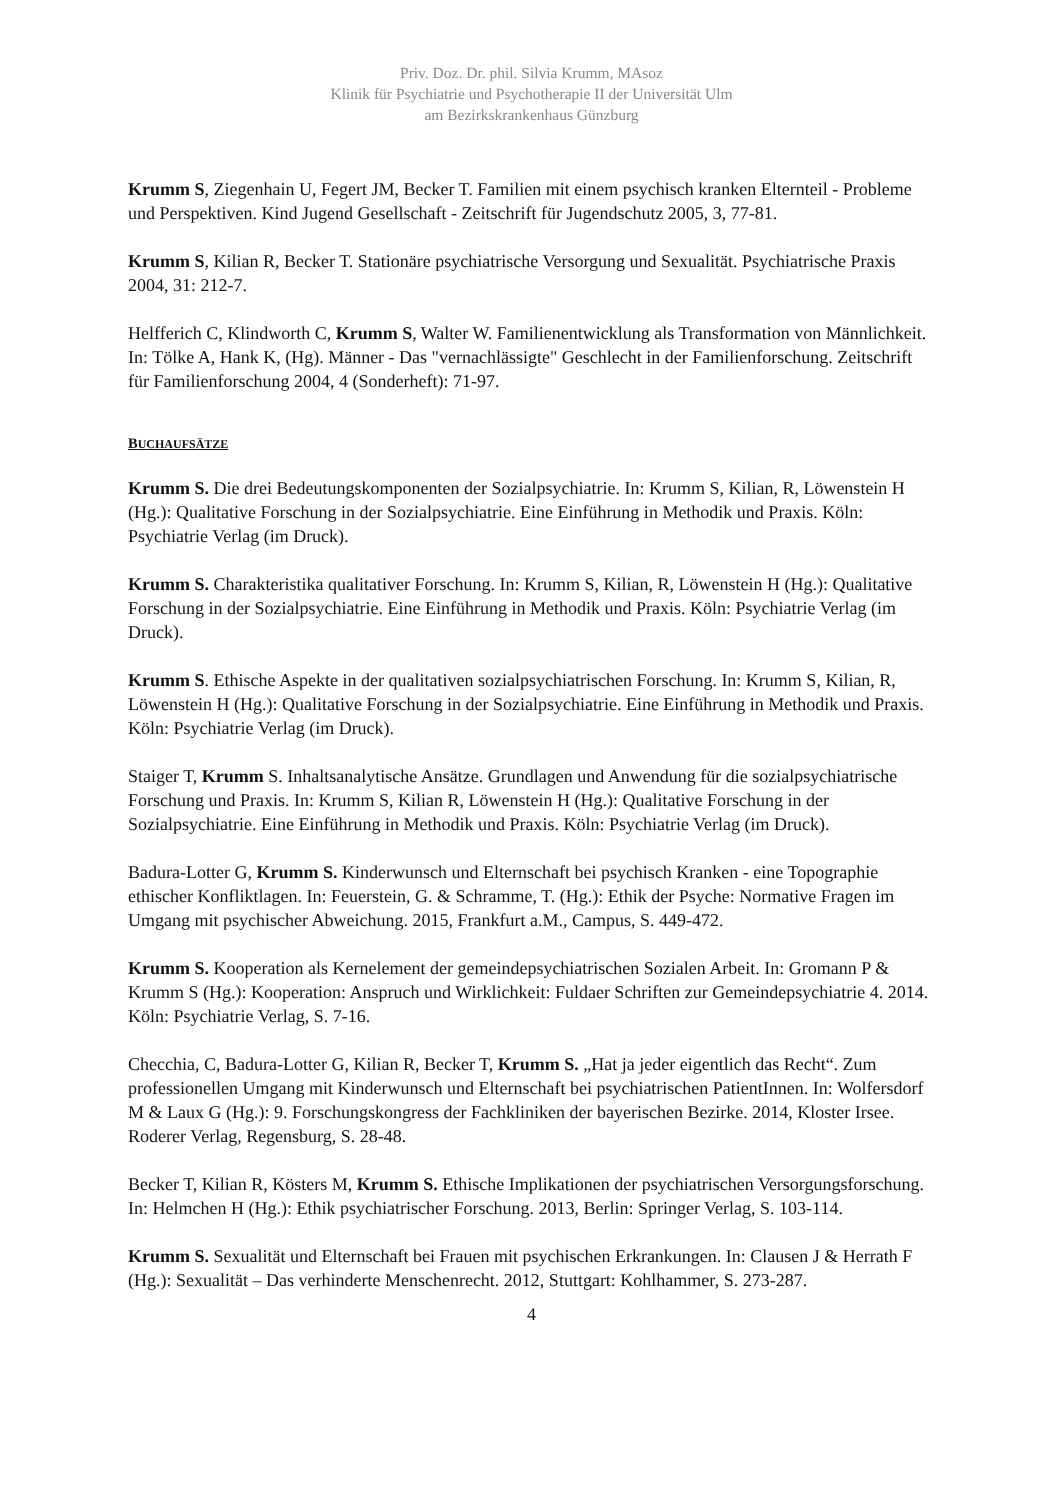Priv. Doz. Dr. phil. Silvia Krumm, MAsoz
Klinik für Psychiatrie und Psychotherapie II der Universität Ulm
am Bezirkskrankenhaus Günzburg
Krumm S, Ziegenhain U, Fegert JM, Becker T. Familien mit einem psychisch kranken Elternteil - Probleme und Perspektiven. Kind Jugend Gesellschaft - Zeitschrift für Jugendschutz 2005, 3, 77-81.
Krumm S, Kilian R, Becker T. Stationäre psychiatrische Versorgung und Sexualität. Psychiatrische Praxis 2004, 31: 212-7.
Helfferich C, Klindworth C, Krumm S, Walter W. Familienentwicklung als Transformation von Männlichkeit. In: Tölke A, Hank K, (Hg). Männer - Das "vernachlässigte" Geschlecht in der Familienforschung. Zeitschrift für Familienforschung 2004, 4 (Sonderheft): 71-97.
BUCHAUFSÄTZE
Krumm S. Die drei Bedeutungskomponenten der Sozialpsychiatrie. In: Krumm S, Kilian, R, Löwenstein H (Hg.): Qualitative Forschung in der Sozialpsychiatrie. Eine Einführung in Methodik und Praxis. Köln: Psychiatrie Verlag (im Druck).
Krumm S. Charakteristika qualitativer Forschung. In: Krumm S, Kilian, R, Löwenstein H (Hg.): Qualitative Forschung in der Sozialpsychiatrie. Eine Einführung in Methodik und Praxis. Köln: Psychiatrie Verlag (im Druck).
Krumm S. Ethische Aspekte in der qualitativen sozialpsychiatrischen Forschung. In: Krumm S, Kilian, R, Löwenstein H (Hg.): Qualitative Forschung in der Sozialpsychiatrie. Eine Einführung in Methodik und Praxis. Köln: Psychiatrie Verlag (im Druck).
Staiger T, Krumm S. Inhaltsanalytische Ansätze. Grundlagen und Anwendung für die sozialpsychiatrische Forschung und Praxis. In: Krumm S, Kilian R, Löwenstein H (Hg.): Qualitative Forschung in der Sozialpsychiatrie. Eine Einführung in Methodik und Praxis. Köln: Psychiatrie Verlag (im Druck).
Badura-Lotter G, Krumm S. Kinderwunsch und Elternschaft bei psychisch Kranken - eine Topographie ethischer Konfliktlagen. In: Feuerstein, G. & Schramme, T. (Hg.): Ethik der Psyche: Normative Fragen im Umgang mit psychischer Abweichung. 2015, Frankfurt a.M., Campus, S. 449-472.
Krumm S. Kooperation als Kernelement der gemeindepsychiatrischen Sozialen Arbeit. In: Gromann P & Krumm S (Hg.): Kooperation: Anspruch und Wirklichkeit: Fuldaer Schriften zur Gemeindepsychiatrie 4. 2014. Köln: Psychiatrie Verlag, S. 7-16.
Checchia, C, Badura-Lotter G, Kilian R, Becker T, Krumm S. „Hat ja jeder eigentlich das Recht“. Zum professionellen Umgang mit Kinderwunsch und Elternschaft bei psychiatrischen PatientInnen. In: Wolfersdorf M & Laux G (Hg.): 9. Forschungskongress der Fachkliniken der bayerischen Bezirke. 2014, Kloster Irsee. Roderer Verlag, Regensburg, S. 28-48.
Becker T, Kilian R, Kösters M, Krumm S. Ethische Implikationen der psychiatrischen Versorgungsforschung. In: Helmchen H (Hg.): Ethik psychiatrischer Forschung. 2013, Berlin: Springer Verlag, S. 103-114.
Krumm S. Sexualität und Elternschaft bei Frauen mit psychischen Erkrankungen. In: Clausen J & Herrath F (Hg.): Sexualität – Das verhinderte Menschenrecht. 2012, Stuttgart: Kohlhammer, S. 273-287.
4